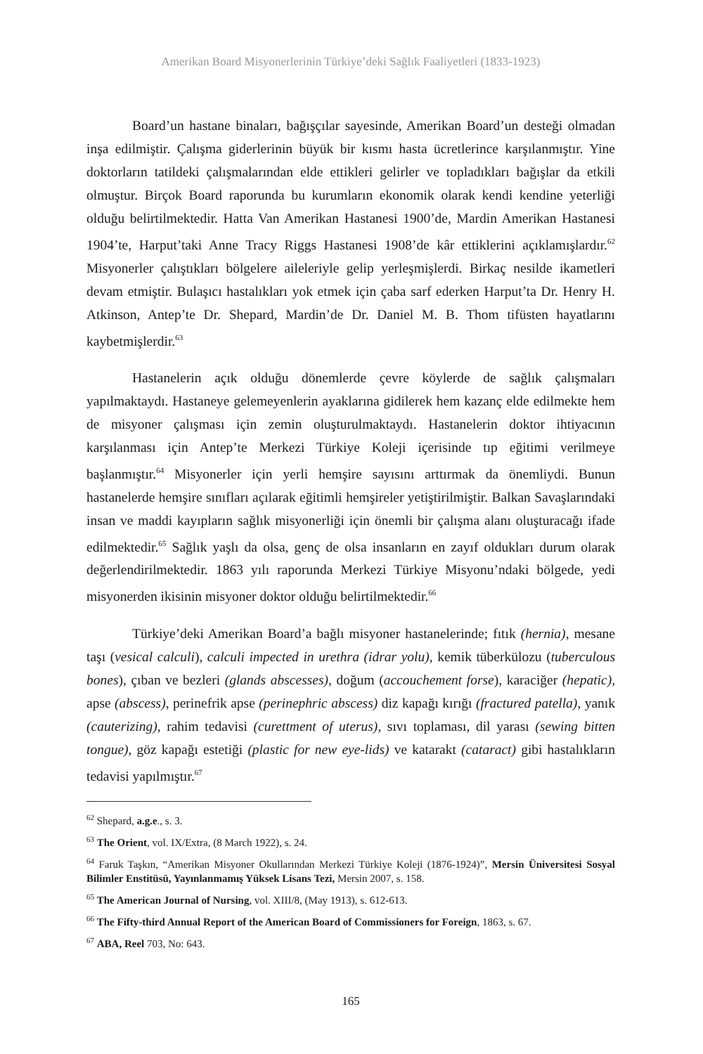Amerikan Board Misyonerlerinin Türkiye’deki Sağlık Faaliyetleri (1833-1923)
Board’un hastane binaları, bağışçılar sayesinde, Amerikan Board’un desteği olmadan inşa edilmiştir. Çalışma giderlerinin büyük bir kısmı hasta ücretlerince karşılanmıştır. Yine doktorların tatildeki çalışmalarından elde ettikleri gelirler ve topladıkları bağışlar da etkili olmuştur. Birçok Board raporunda bu kurumların ekonomik olarak kendi kendine yeterliği olduğu belirtilmektedir. Hatta Van Amerikan Hastanesi 1900’de, Mardin Amerikan Hastanesi 1904’te, Harput’taki Anne Tracy Riggs Hastanesi 1908’de kâr ettiklerini açıklamışlardır.<sup>62</sup> Misyonerler çalıştıkları bölgelere aileleriyle gelip yerleşmişlerdi. Birkaç nesilde ikametleri devam etmiştir. Bulaşıcı hastalıkları yok etmek için çaba sarf ederken Harput’ta Dr. Henry H. Atkinson, Antep’te Dr. Shepard, Mardin’de Dr. Daniel M. B. Thom tifüsten hayatlarını kaybetmişlerdir.<sup>63</sup>
Hastanelerin açık olduğu dönemlerde çevre köylerde de sağlık çalışmaları yapılmaktaydı. Hastaneye gelemeyenlerin ayaklarına gidilerek hem kazanç elde edilmekte hem de misyoner çalışması için zemin oluşturulmaktaydı. Hastanelerin doktor ihtiyacının karşılanması için Antep’te Merkezi Türkiye Koleji içerisinde tıp eğitimi verilmeye başlanmıştır.<sup>64</sup> Misyonerler için yerli hemşire sayısını arttırmak da önemliydi. Bunun hastanelerde hemşire sınıfları açılarak eğitimli hemşireler yetiştirilmiştir. Balkan Savaşlarındaki insan ve maddi kayıpların sağlık misyonerliği için önemli bir çalışma alanı oluşturacağı ifade edilmektedir.<sup>65</sup> Sağlık yaşlı da olsa, genç de olsa insanların en zayıf oldukları durum olarak değerlendirilmektedir. 1863 yılı raporunda Merkezi Türkiye Misyonu’ndaki bölgede, yedi misyonerden ikisinin misyoner doktor olduğu belirtilmektedir.<sup>66</sup>
Türkiye’deki Amerikan Board’a bağlı misyoner hastanelerinde; fıtık (hernia), mesane taşı (vesical calculi), calculi impected in urethra (idrar yolu), kemik tüberkülozu (tuberculous bones), çıban ve bezleri (glands abscesses), doğum (accouchement forse), karaciğer (hepatic), apse (abscess), perinefrik apse (perinephric abscess) diz kapağı kırığı (fractured patella), yanık (cauterizing), rahim tedavisi (curettment of uterus), sıvı toplaması, dil yarası (sewing bitten tongue), göz kapağı estetiği (plastic for new eye-lids) ve katarakt (cataract) gibi hastalıkların tedavisi yapılmıştır.<sup>67</sup>
<sup>62</sup> Shepard, a.g.e., s. 3.
<sup>63</sup> The Orient, vol. IX/Extra, (8 March 1922), s. 24.
<sup>64</sup> Faruk Taşkın, “Amerikan Misyoner Okullarından Merkezi Türkiye Koleji (1876-1924)”, Mersin Üniversitesi Sosyal Bilimler Enstitüsü, Yayınlanmamış Yüksek Lisans Tezi, Mersin 2007, s. 158.
<sup>65</sup> The American Journal of Nursing, vol. XIII/8, (May 1913), s. 612-613.
<sup>66</sup> The Fifty-third Annual Report of the American Board of Commissioners for Foreign, 1863, s. 67.
<sup>67</sup> ABA, Reel 703, No: 643.
165